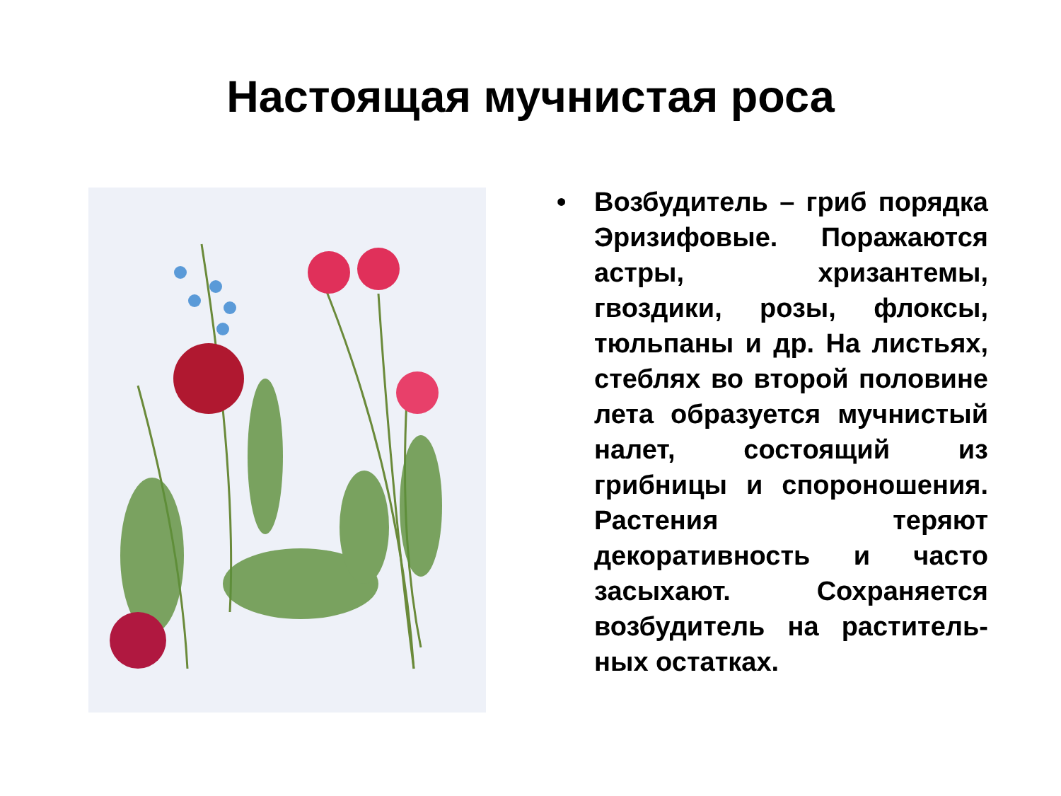Настоящая мучнистая роса
• Возбудитель – гриб поряд­ка Эризифовые. Поража­ются астры, хризантемы, гвоздики, розы, флоксы, тюльпаны и др. На листь­ях, стеблях во второй по­ловине лета образуется мучнистый налет, состоя­щий из грибницы и споро­ношения. Растения теряют декоративность и часто засыхают. Сохраняется возбудитель на раститель­ных остатках.